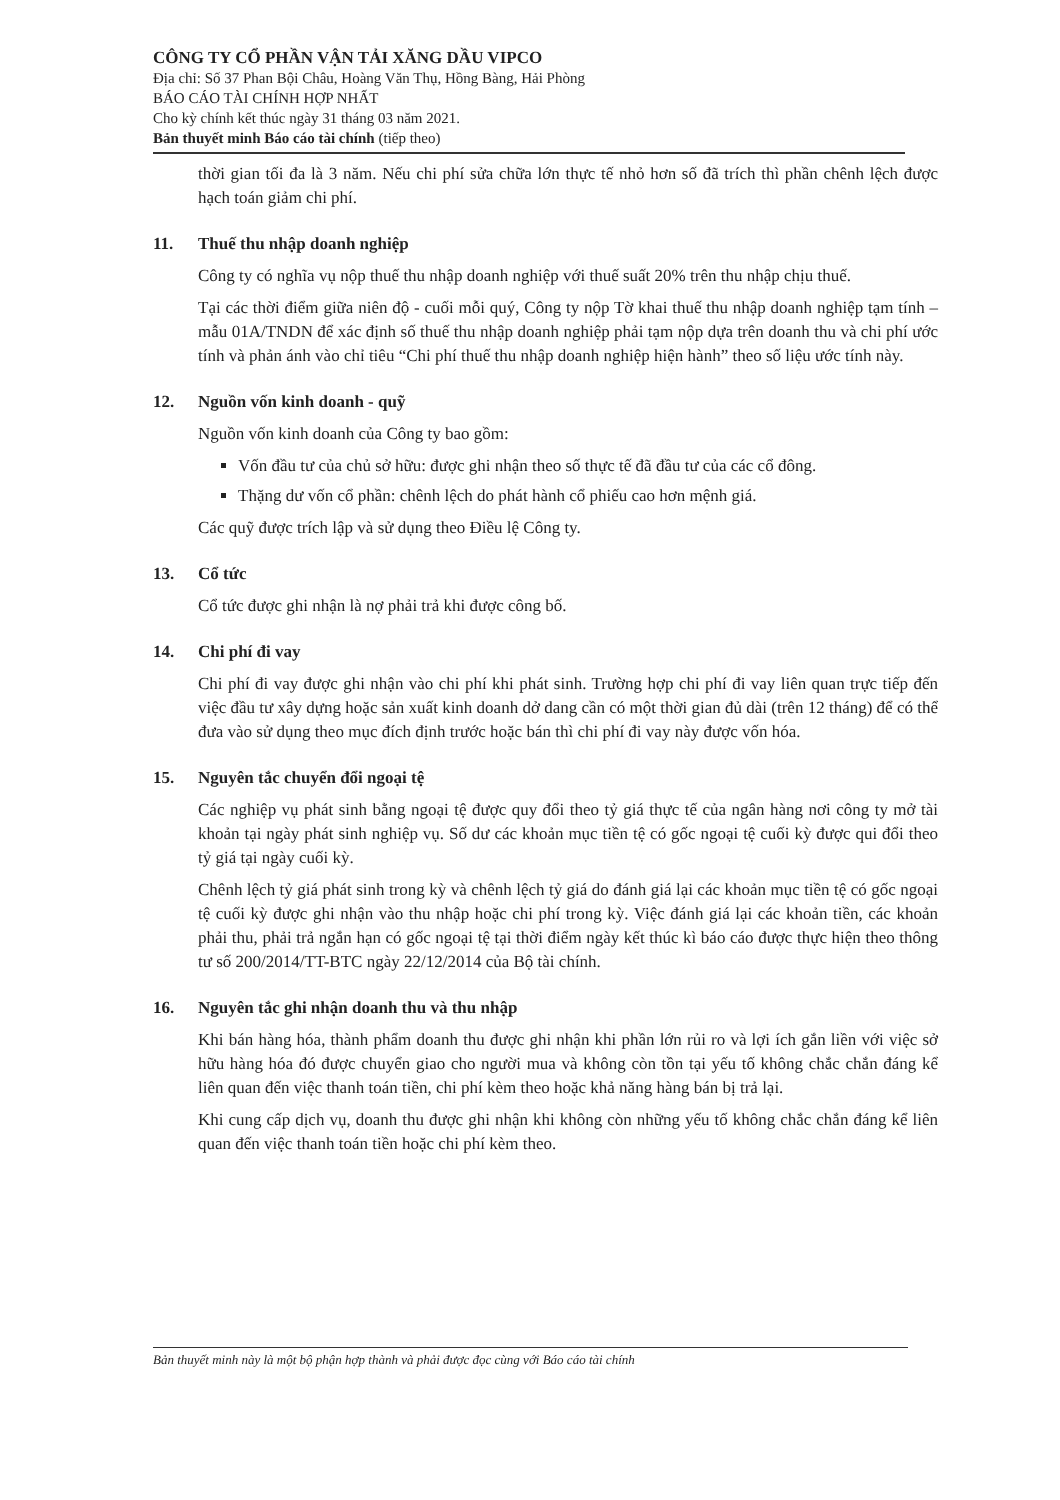CÔNG TY CỔ PHẦN VẬN TẢI XĂNG DẦU VIPCO
Địa chỉ: Số 37 Phan Bội Châu, Hoàng Văn Thụ, Hồng Bàng, Hải Phòng
BÁO CÁO TÀI CHÍNH HỢP NHẤT
Cho kỳ chính kết thúc ngày 31 tháng 03 năm 2021.
Bản thuyết minh Báo cáo tài chính (tiếp theo)
thời gian tối đa là 3 năm. Nếu chi phí sửa chữa lớn thực tế nhỏ hơn số đã trích thì phần chênh lệch được hạch toán giảm chi phí.
11. Thuế thu nhập doanh nghiệp
Công ty có nghĩa vụ nộp thuế thu nhập doanh nghiệp với thuế suất 20% trên thu nhập chịu thuế.
Tại các thời điểm giữa niên độ - cuối mỗi quý, Công ty nộp Tờ khai thuế thu nhập doanh nghiệp tạm tính – mẫu 01A/TNDN để xác định số thuế thu nhập doanh nghiệp phải tạm nộp dựa trên doanh thu và chi phí ước tính và phản ánh vào chỉ tiêu “Chi phí thuế thu nhập doanh nghiệp hiện hành” theo số liệu ước tính này.
12. Nguồn vốn kinh doanh - quỹ
Nguồn vốn kinh doanh của Công ty bao gồm:
Vốn đầu tư của chủ sở hữu: được ghi nhận theo số thực tế đã đầu tư của các cổ đông.
Thặng dư vốn cổ phần: chênh lệch do phát hành cổ phiếu cao hơn mệnh giá.
Các quỹ được trích lập và sử dụng theo Điều lệ Công ty.
13. Cổ tức
Cổ tức được ghi nhận là nợ phải trả khi được công bố.
14. Chi phí đi vay
Chi phí đi vay được ghi nhận vào chi phí khi phát sinh. Trường hợp chi phí đi vay liên quan trực tiếp đến việc đầu tư xây dựng hoặc sản xuất kinh doanh dở dang cần có một thời gian đủ dài (trên 12 tháng) để có thể đưa vào sử dụng theo mục đích định trước hoặc bán thì chi phí đi vay này được vốn hóa.
15. Nguyên tắc chuyển đổi ngoại tệ
Các nghiệp vụ phát sinh bằng ngoại tệ được quy đổi theo tỷ giá thực tế của ngân hàng nơi công ty mở tài khoản tại ngày phát sinh nghiệp vụ. Số dư các khoản mục tiền tệ có gốc ngoại tệ cuối kỳ được qui đổi theo tỷ giá tại ngày cuối kỳ.
Chênh lệch tỷ giá phát sinh trong kỳ và chênh lệch tỷ giá do đánh giá lại các khoản mục tiền tệ có gốc ngoại tệ cuối kỳ được ghi nhận vào thu nhập hoặc chi phí trong kỳ. Việc đánh giá lại các khoản tiền, các khoản phải thu, phải trả ngắn hạn có gốc ngoại tệ tại thời điểm ngày kết thúc kì báo cáo được thực hiện theo thông tư số 200/2014/TT-BTC ngày 22/12/2014 của Bộ tài chính.
16. Nguyên tắc ghi nhận doanh thu và thu nhập
Khi bán hàng hóa, thành phẩm doanh thu được ghi nhận khi phần lớn rủi ro và lợi ích gắn liền với việc sở hữu hàng hóa đó được chuyển giao cho người mua và không còn tồn tại yếu tố không chắc chắn đáng kể liên quan đến việc thanh toán tiền, chi phí kèm theo hoặc khả năng hàng bán bị trả lại.
Khi cung cấp dịch vụ, doanh thu được ghi nhận khi không còn những yếu tố không chắc chắn đáng kể liên quan đến việc thanh toán tiền hoặc chi phí kèm theo.
Bản thuyết minh này là một bộ phận hợp thành và phải được đọc cùng với Báo cáo tài chính